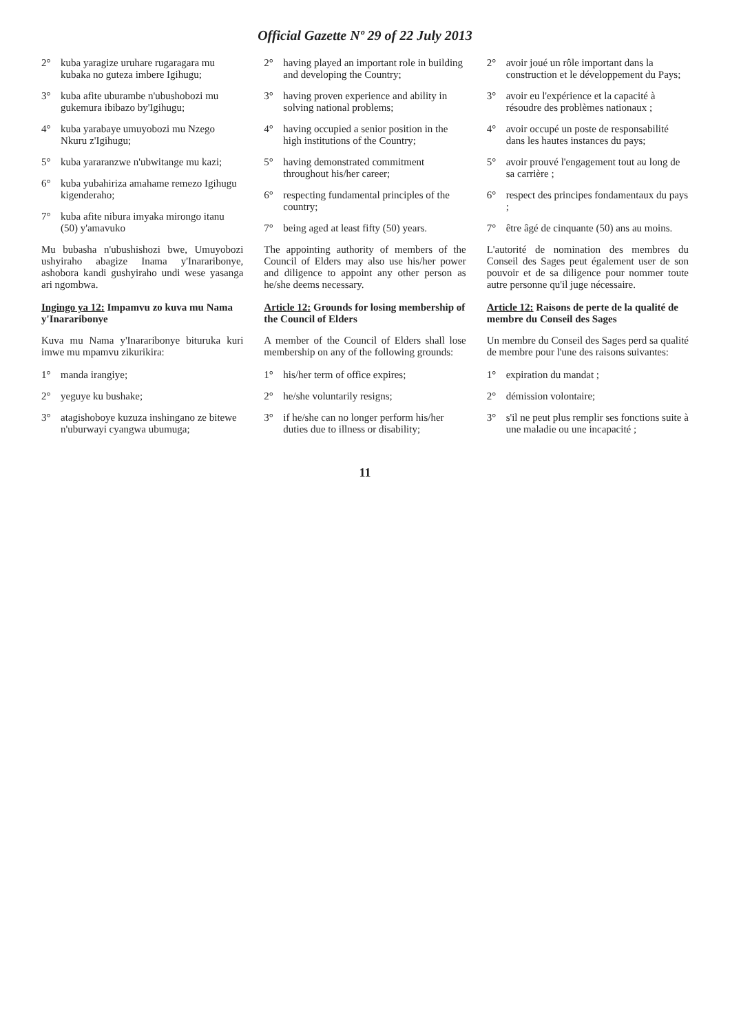Official Gazette Nº 29 of 22 July 2013
2° kuba yaragize uruhare rugaragara mu kubaka no guteza imbere Igihugu;
3° kuba afite uburambe n'ubushobozi mu gukemura ibibazo by'Igihugu;
4° kuba yarabaye umuyobozi mu Nzego Nkuru z'Igihugu;
5° kuba yararanzwe n'ubwitange mu kazi;
6° kuba yubahiriza amahame remezo Igihugu kigenderaho;
7° kuba afite nibura imyaka mirongo itanu (50) y'amavuko
Mu bubasha n'ubushishozi bwe, Umuyobozi ushyiraho abagize Inama y'Inararibonye, ashobora kandi gushyiraho undi wese yasanga ari ngombwa.
Ingingo ya 12: Impamvu zo kuva mu Nama y'Inararibonye
Kuva mu Nama y'Inararibonye bituruka kuri imwe mu mpamvu zikurikira:
1° manda irangiye;
2° yeguye ku bushake;
3° atagishoboye kuzuza inshingano ze bitewe n'uburwayi cyangwa ubumuga;
2° having played an important role in building and developing the Country;
3° having proven experience and ability in solving national problems;
4° having occupied a senior position in the high institutions of the Country;
5° having demonstrated commitment throughout his/her career;
6° respecting fundamental principles of the country;
7° being aged at least fifty (50) years.
The appointing authority of members of the Council of Elders may also use his/her power and diligence to appoint any other person as he/she deems necessary.
Article 12: Grounds for losing membership of the Council of Elders
A member of the Council of Elders shall lose membership on any of the following grounds:
1° his/her term of office expires;
2° he/she voluntarily resigns;
3° if he/she can no longer perform his/her duties due to illness or disability;
2° avoir joué un rôle important dans la construction et le développement du Pays;
3° avoir eu l'expérience et la capacité à résoudre des problèmes nationaux ;
4° avoir occupé un poste de responsabilité dans les hautes instances du pays;
5° avoir prouvé l'engagement tout au long de sa carrière ;
6° respect des principes fondamentaux du pays ;
7° être âgé de cinquante (50) ans au moins.
L'autorité de nomination des membres du Conseil des Sages peut également user de son pouvoir et de sa diligence pour nommer toute autre personne qu'il juge nécessaire.
Article 12: Raisons de perte de la qualité de membre du Conseil des Sages
Un membre du Conseil des Sages perd sa qualité de membre pour l'une des raisons suivantes:
1° expiration du mandat ;
2° démission volontaire;
3° s'il ne peut plus remplir ses fonctions suite à une maladie ou une incapacité ;
11